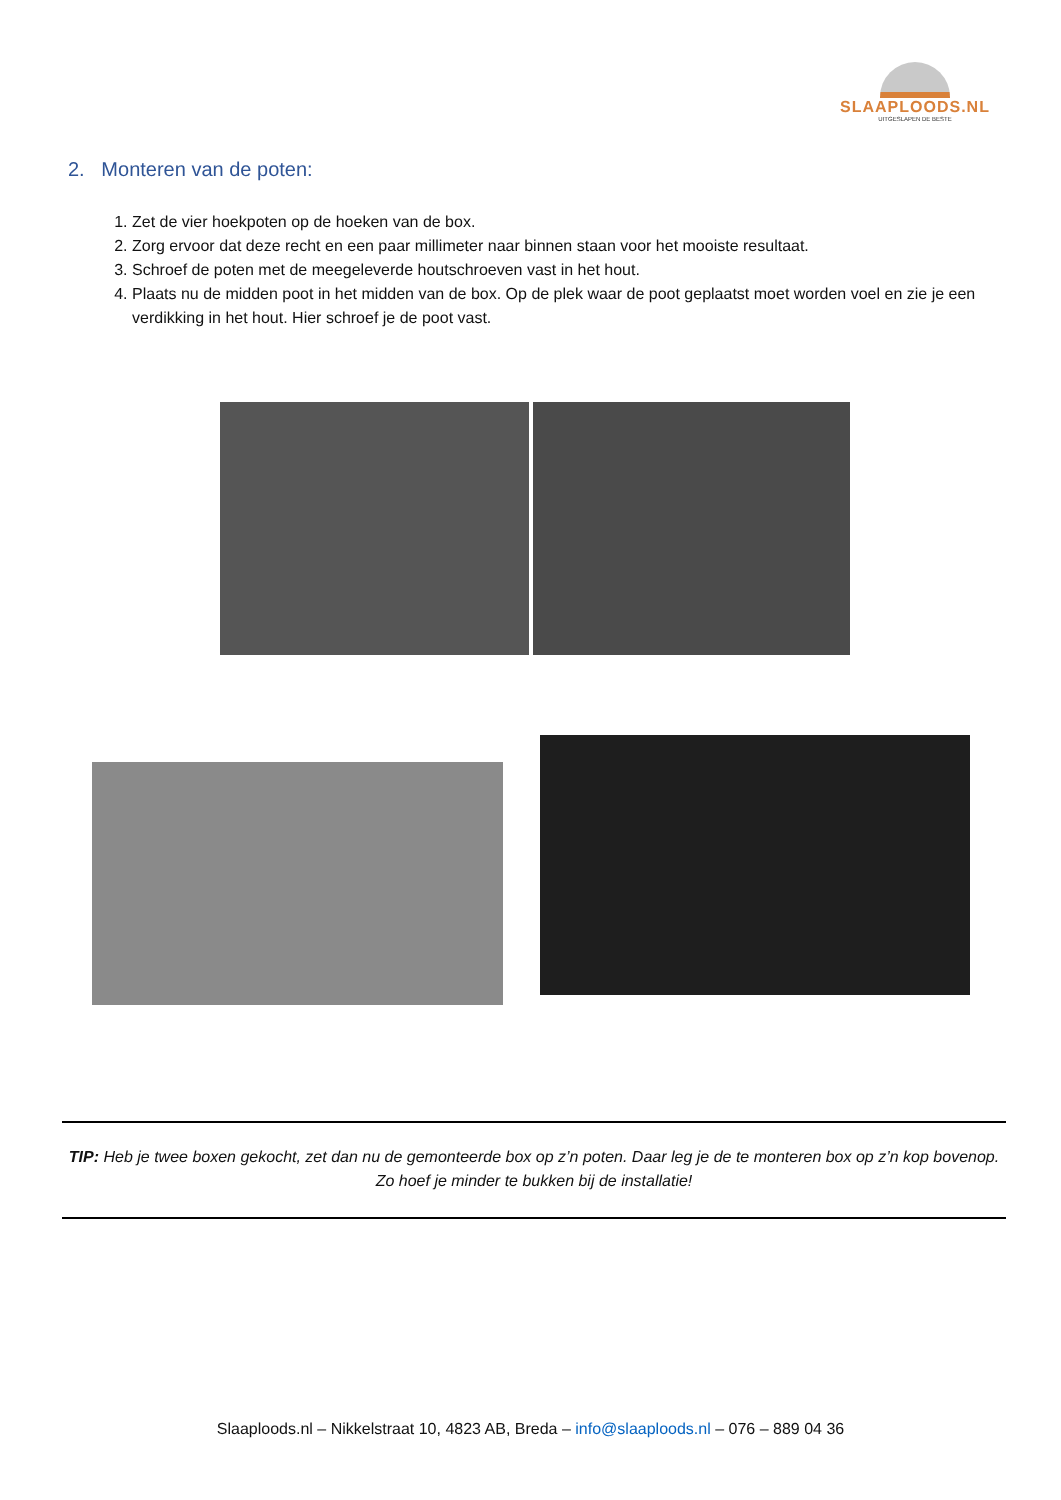SLAAPLOODS.NL
UITGESLAPEN DE BESTE
2. Monteren van de poten:
1. Zet de vier hoekpoten op de hoeken van de box.
2. Zorg ervoor dat deze recht en een paar millimeter naar binnen staan voor het mooiste resultaat.
3. Schroef de poten met de meegeleverde houtschroeven vast in het hout.
4. Plaats nu de midden poot in het midden van de box. Op de plek waar de poot geplaatst moet worden voel en zie je een verdikking in het hout. Hier schroef je de poot vast.
TIP: Heb je twee boxen gekocht, zet dan nu de gemonteerde box op z’n poten. Daar leg je de te monteren box op z’n kop bovenop. Zo hoef je minder te bukken bij de installatie!
Slaaploods.nl – Nikkelstraat 10, 4823 AB, Breda – info@slaaploods.nl – 076 – 889 04 36